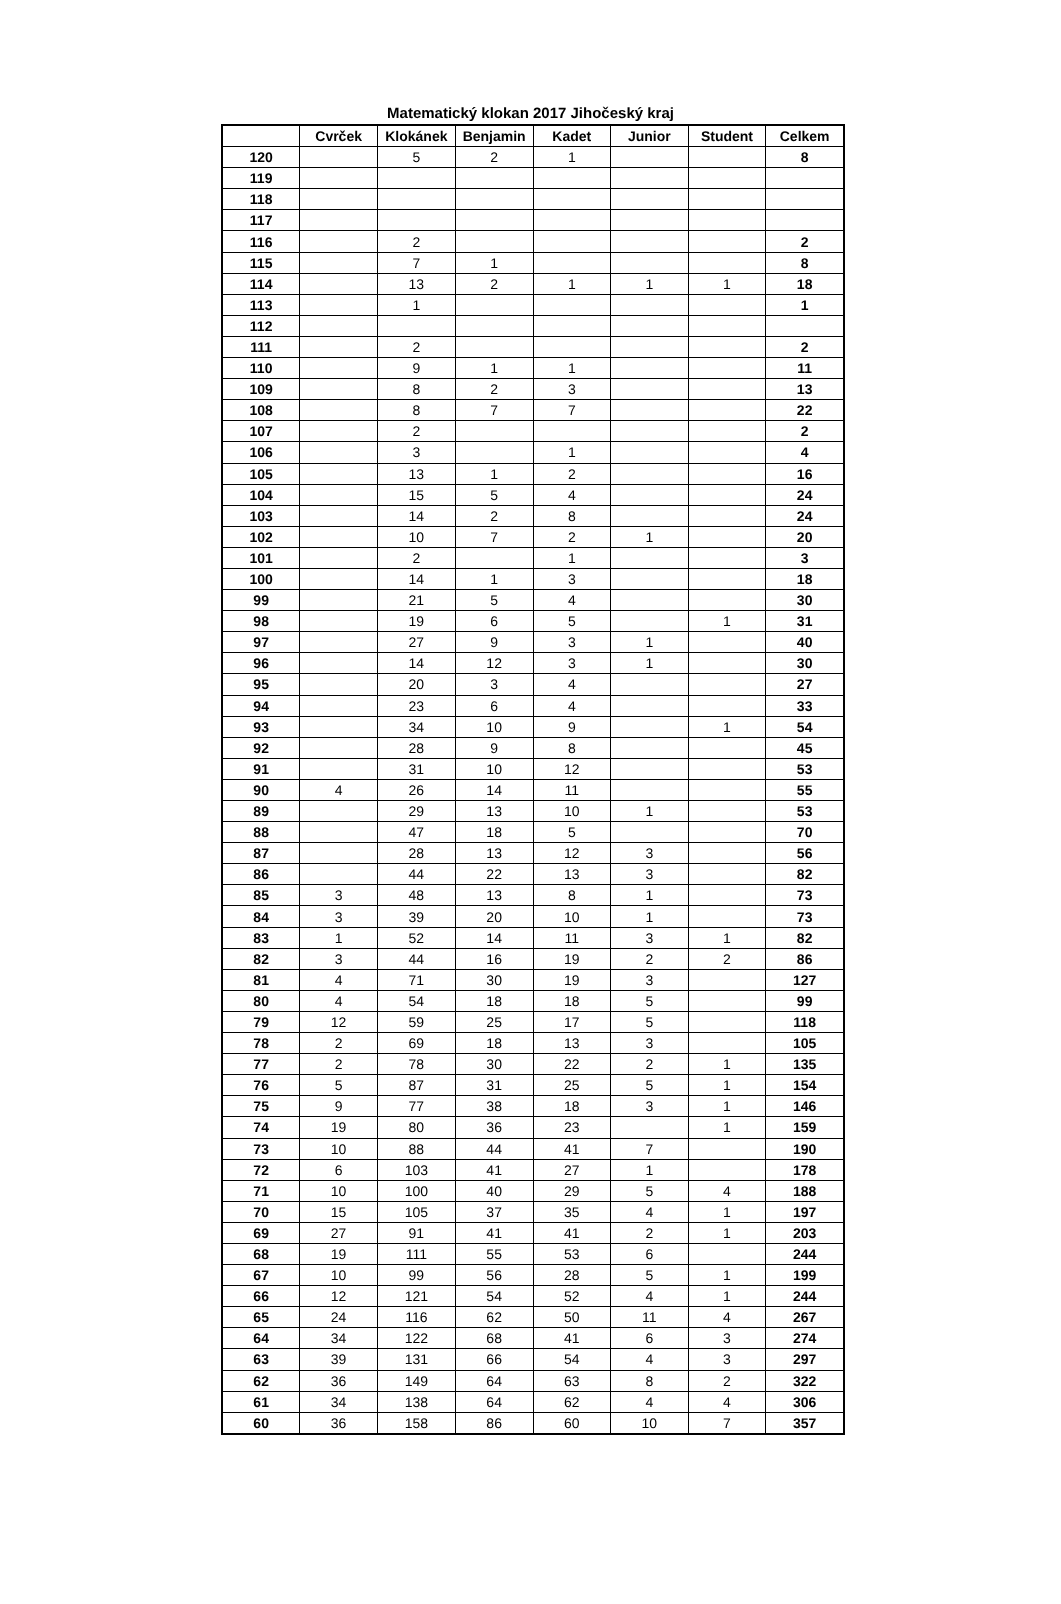Matematický klokan 2017 Jihočeský kraj
| | Cvrček | Klokánek | Benjamin | Kadet | Junior | Student | Celkem |
| --- | --- | --- | --- | --- | --- | --- | --- |
| 120 | | 5 | 2 | 1 | | | 8 |
| 119 | | | | | | | |
| 118 | | | | | | | |
| 117 | | | | | | | |
| 116 | | 2 | | | | | 2 |
| 115 | | 7 | 1 | | | | 8 |
| 114 | | 13 | 2 | 1 | 1 | 1 | 18 |
| 113 | | 1 | | | | | 1 |
| 112 | | | | | | | |
| 111 | | 2 | | | | | 2 |
| 110 | | 9 | 1 | 1 | | | 11 |
| 109 | | 8 | 2 | 3 | | | 13 |
| 108 | | 8 | 7 | 7 | | | 22 |
| 107 | | 2 | | | | | 2 |
| 106 | | 3 | | 1 | | | 4 |
| 105 | | 13 | 1 | 2 | | | 16 |
| 104 | | 15 | 5 | 4 | | | 24 |
| 103 | | 14 | 2 | 8 | | | 24 |
| 102 | | 10 | 7 | 2 | 1 | | 20 |
| 101 | | 2 | | 1 | | | 3 |
| 100 | | 14 | 1 | 3 | | | 18 |
| 99 | | 21 | 5 | 4 | | | 30 |
| 98 | | 19 | 6 | 5 | | 1 | 31 |
| 97 | | 27 | 9 | 3 | 1 | | 40 |
| 96 | | 14 | 12 | 3 | 1 | | 30 |
| 95 | | 20 | 3 | 4 | | | 27 |
| 94 | | 23 | 6 | 4 | | | 33 |
| 93 | | 34 | 10 | 9 | | 1 | 54 |
| 92 | | 28 | 9 | 8 | | | 45 |
| 91 | | 31 | 10 | 12 | | | 53 |
| 90 | 4 | 26 | 14 | 11 | | | 55 |
| 89 | | 29 | 13 | 10 | 1 | | 53 |
| 88 | | 47 | 18 | 5 | | | 70 |
| 87 | | 28 | 13 | 12 | 3 | | 56 |
| 86 | | 44 | 22 | 13 | 3 | | 82 |
| 85 | 3 | 48 | 13 | 8 | 1 | | 73 |
| 84 | 3 | 39 | 20 | 10 | 1 | | 73 |
| 83 | 1 | 52 | 14 | 11 | 3 | 1 | 82 |
| 82 | 3 | 44 | 16 | 19 | 2 | 2 | 86 |
| 81 | 4 | 71 | 30 | 19 | 3 | | 127 |
| 80 | 4 | 54 | 18 | 18 | 5 | | 99 |
| 79 | 12 | 59 | 25 | 17 | 5 | | 118 |
| 78 | 2 | 69 | 18 | 13 | 3 | | 105 |
| 77 | 2 | 78 | 30 | 22 | 2 | 1 | 135 |
| 76 | 5 | 87 | 31 | 25 | 5 | 1 | 154 |
| 75 | 9 | 77 | 38 | 18 | 3 | 1 | 146 |
| 74 | 19 | 80 | 36 | 23 | | 1 | 159 |
| 73 | 10 | 88 | 44 | 41 | 7 | | 190 |
| 72 | 6 | 103 | 41 | 27 | 1 | | 178 |
| 71 | 10 | 100 | 40 | 29 | 5 | 4 | 188 |
| 70 | 15 | 105 | 37 | 35 | 4 | 1 | 197 |
| 69 | 27 | 91 | 41 | 41 | 2 | 1 | 203 |
| 68 | 19 | 111 | 55 | 53 | 6 | | 244 |
| 67 | 10 | 99 | 56 | 28 | 5 | 1 | 199 |
| 66 | 12 | 121 | 54 | 52 | 4 | 1 | 244 |
| 65 | 24 | 116 | 62 | 50 | 11 | 4 | 267 |
| 64 | 34 | 122 | 68 | 41 | 6 | 3 | 274 |
| 63 | 39 | 131 | 66 | 54 | 4 | 3 | 297 |
| 62 | 36 | 149 | 64 | 63 | 8 | 2 | 322 |
| 61 | 34 | 138 | 64 | 62 | 4 | 4 | 306 |
| 60 | 36 | 158 | 86 | 60 | 10 | 7 | 357 |